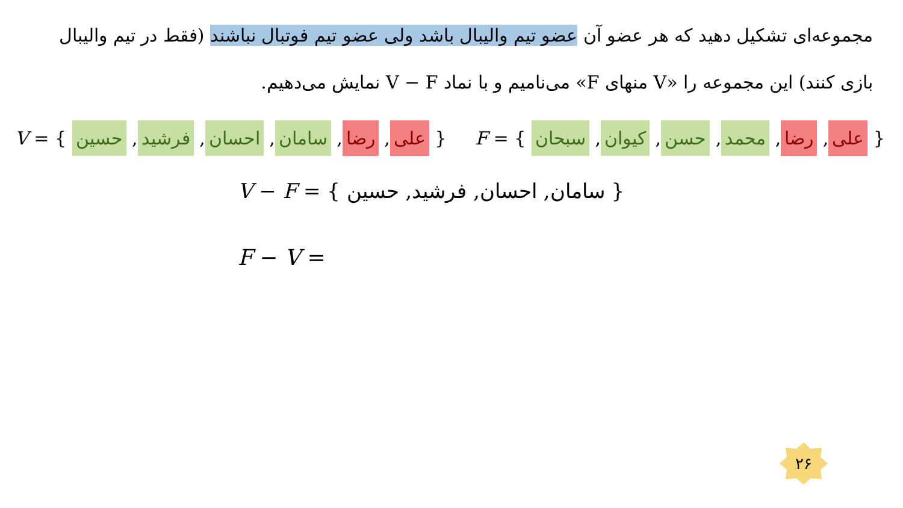مجموعه‌ای تشکیل دهید که هر عضو آن عضو تیم والیبال باشد ولی عضو تیم فوتبال نباشند (فقط در تیم والیبال بازی کنند) این مجموعه را «V منهای F» می‌نامیم و با نماد V − F نمایش می‌دهیم.
V = { علی, رضا, سامان, احسان, فرشید, حسین } F = { علی, رضا, محمد, حسن, کیوان, سبحان }
V − F = { سامان, احسان, فرشید, حسین }
F − V =
۲۶